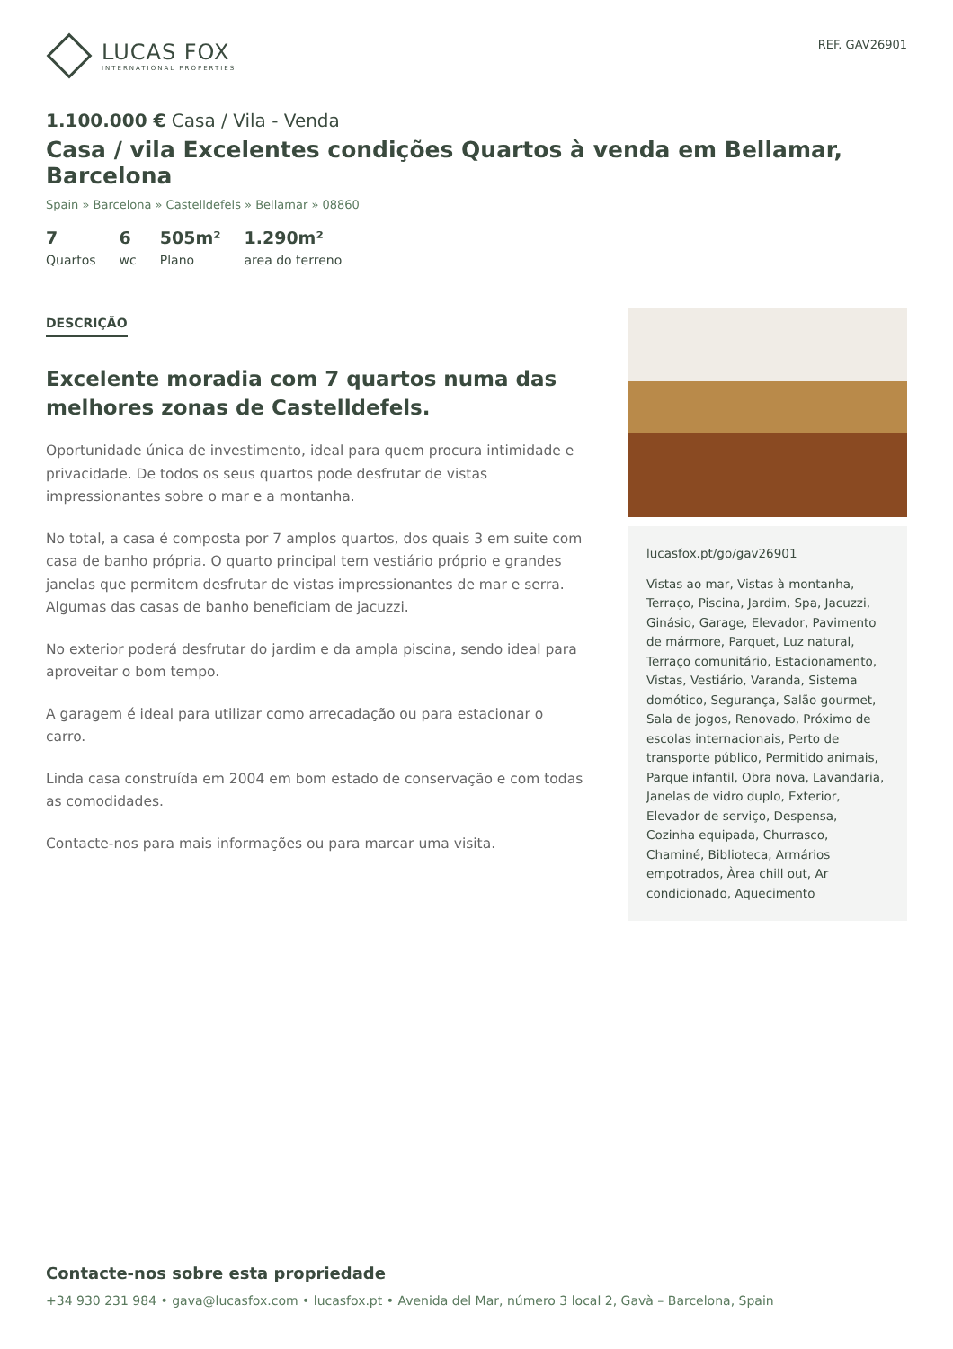LUCAS FOX
INTERNATIONAL PROPERTIES
REF. GAV26901
1.100.000 € Casa / Vila - Venda
Casa / vila Excelentes condições Quartos à venda em Bellamar, Barcelona
Spain » Barcelona » Castelldefels » Bellamar » 08860
7
Quartos
6
wc
505m²
Plano
1.290m²
area do terreno
DESCRIÇÃO
Excelente moradia com 7 quartos numa das melhores zonas de Castelldefels.
Oportunidade única de investimento, ideal para quem procura intimidade e privacidade. De todos os seus quartos pode desfrutar de vistas impressionantes sobre o mar e a montanha.
No total, a casa é composta por 7 amplos quartos, dos quais 3 em suite com casa de banho própria. O quarto principal tem vestiário próprio e grandes janelas que permitem desfrutar de vistas impressionantes de mar e serra. Algumas das casas de banho beneficiam de jacuzzi.
No exterior poderá desfrutar do jardim e da ampla piscina, sendo ideal para aproveitar o bom tempo.
A garagem é ideal para utilizar como arrecadação ou para estacionar o carro.
Linda casa construída em 2004 em bom estado de conservação e com todas as comodidades.
Contacte-nos para mais informações ou para marcar uma visita.
lucasfox.pt/go/gav26901
Vistas ao mar, Vistas à montanha, Terraço, Piscina, Jardim, Spa, Jacuzzi, Ginásio, Garage, Elevador, Pavimento de mármore, Parquet, Luz natural, Terraço comunitário, Estacionamento, Vistas, Vestiário, Varanda, Sistema domótico, Segurança, Salão gourmet, Sala de jogos, Renovado, Próximo de escolas internacionais, Perto de transporte público, Permitido animais, Parque infantil, Obra nova, Lavandaria, Janelas de vidro duplo, Exterior, Elevador de serviço, Despensa, Cozinha equipada, Churrasco, Chaminé, Biblioteca, Armários empotrados, Àrea chill out, Ar condicionado, Aquecimento
Contacte-nos sobre esta propriedade
+34 930 231 984 • gava@lucasfox.com • lucasfox.pt • Avenida del Mar, número 3 local 2, Gavà – Barcelona, Spain